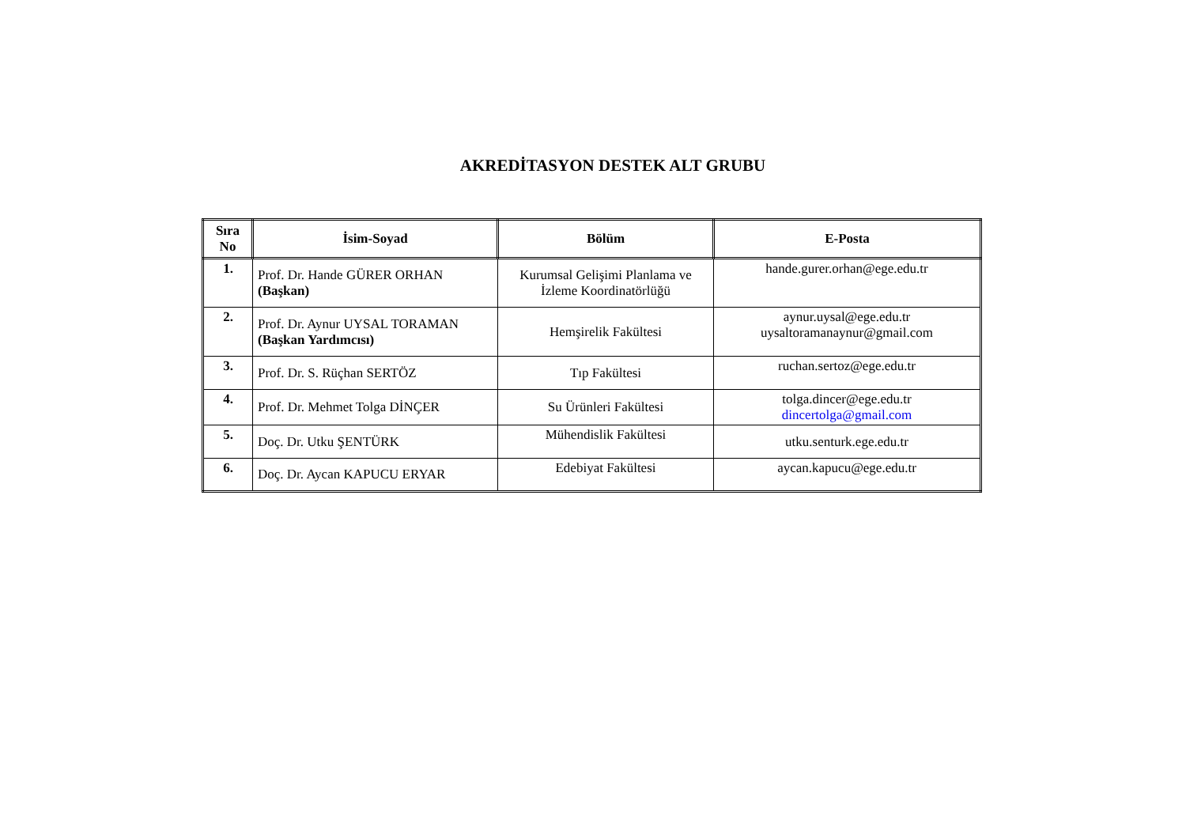AKREDİTASYON DESTEK ALT GRUBU
| Sıra No | İsim-Soyad | Bölüm | E-Posta |
| --- | --- | --- | --- |
| 1. | Prof. Dr. Hande GÜRER ORHAN (Başkan) | Kurumsal Gelişimi Planlama ve İzleme Koordinatörlüğü | hande.gurer.orhan@ege.edu.tr |
| 2. | Prof. Dr. Aynur UYSAL TORAMAN (Başkan Yardımcısı) | Hemşirelik Fakültesi | aynur.uysal@ege.edu.tr uysaltoramanaynur@gmail.com |
| 3. | Prof. Dr. S. Rüçhan SERTÖZ | Tıp Fakültesi | ruchan.sertoz@ege.edu.tr |
| 4. | Prof. Dr. Mehmet Tolga DİNÇER | Su Ürünleri Fakültesi | tolga.dincer@ege.edu.tr dincertolga@gmail.com |
| 5. | Doç. Dr. Utku ŞENTÜRK | Mühendislik Fakültesi | utku.senturk.ege.edu.tr |
| 6. | Doç. Dr. Aycan KAPUCU ERYAR | Edebiyat Fakültesi | aycan.kapucu@ege.edu.tr |